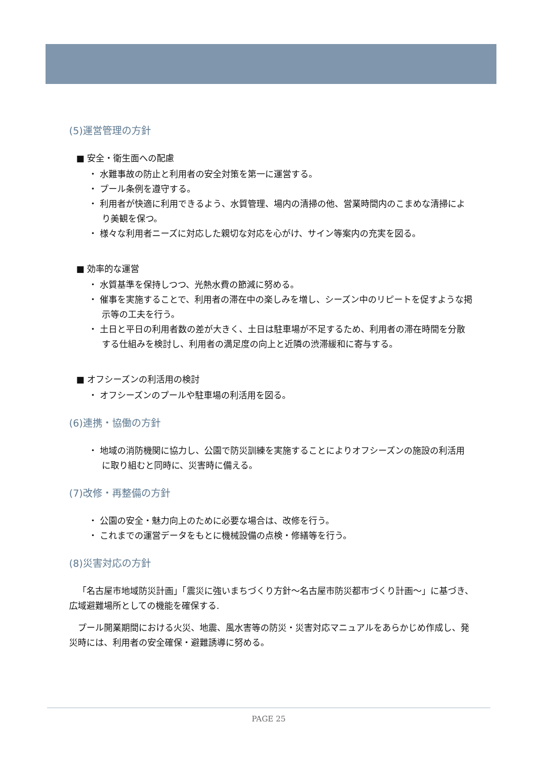(5)運営管理の方針
■ 安全・衛生面への配慮
・ 水難事故の防止と利用者の安全対策を第一に運営する。
・ プール条例を遵守する。
・ 利用者が快適に利用できるよう、水質管理、場内の清掃の他、営業時間内のこまめな清掃により美観を保つ。
・ 様々な利用者ニーズに対応した親切な対応を心がけ、サイン等案内の充実を図る。
■ 効率的な運営
・ 水質基準を保持しつつ、光熱水費の節減に努める。
・ 催事を実施することで、利用者の滞在中の楽しみを増し、シーズン中のリピートを促すような掲示等の工夫を行う。
・ 土日と平日の利用者数の差が大きく、土日は駐車場が不足するため、利用者の滞在時間を分散する仕組みを検討し、利用者の満足度の向上と近隣の渋滞緩和に寄与する。
■ オフシーズンの利活用の検討
・ オフシーズンのプールや駐車場の利活用を図る。
(6)連携・協働の方針
・ 地域の消防機関に協力し、公園で防災訓練を実施することによりオフシーズンの施設の利活用に取り組むと同時に、災害時に備える。
(7)改修・再整備の方針
・ 公園の安全・魅力向上のために必要な場合は、改修を行う。
・ これまでの運営データをもとに機械設備の点検・修繕等を行う。
(8)災害対応の方針
「名古屋市地域防災計画」「震災に強いまちづくり方針～名古屋市防災都市づくり計画～」に基づき、広域避難場所としての機能を確保する.
プール開業期間における火災、地震、風水害等の防災・災害対応マニュアルをあらかじめ作成し、発災時には、利用者の安全確保・避難誘導に努める。
PAGE 25